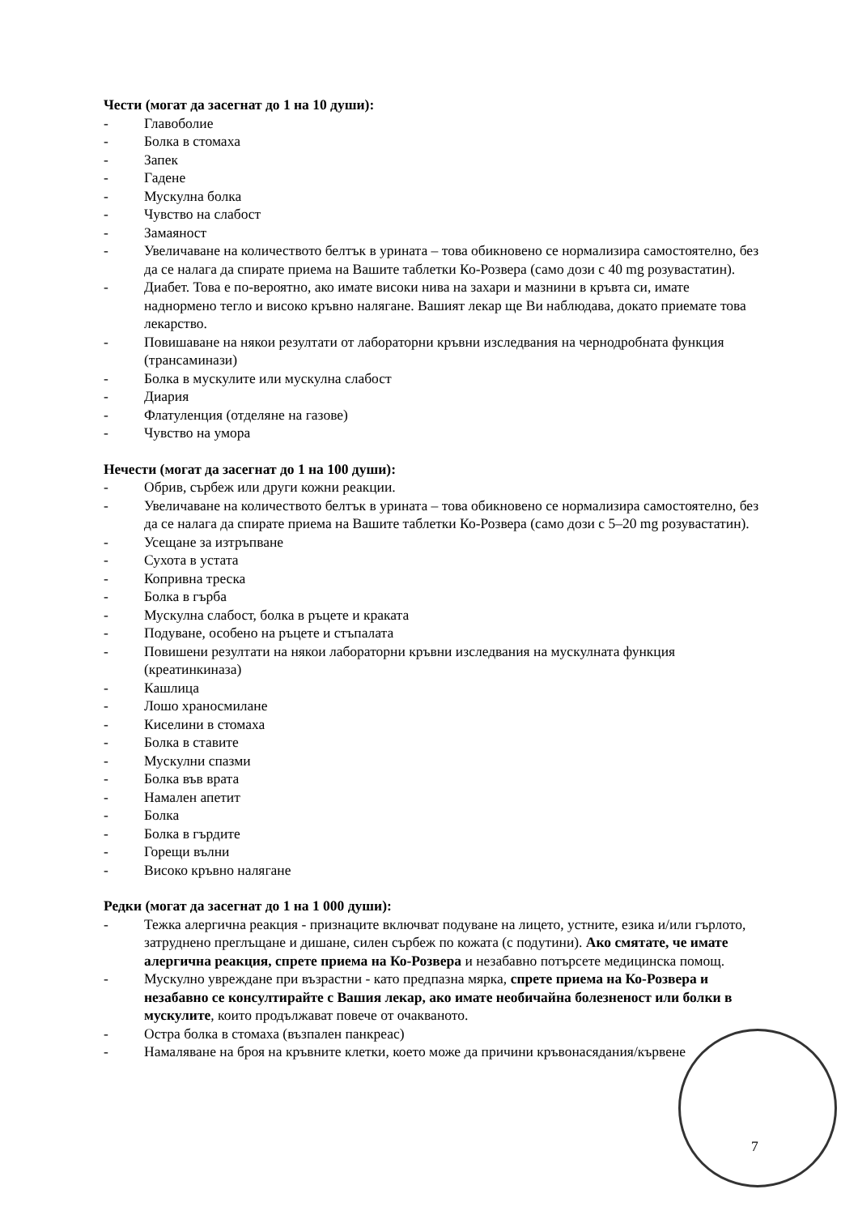Чести (могат да засегнат до 1 на 10 души):
- Главоболие
- Болка в стомаха
- Запек
- Гадене
- Мускулна болка
- Чувство на слабост
- Замаяност
- Увеличаване на количеството белтък в урината – това обикновено се нормализира самостоятелно, без да се налага да спирате приема на Вашите таблетки Ко-Розвера (само дози с 40 mg розувастатин).
- Диабет. Това е по-вероятно, ако имате високи нива на захари и мазнини в кръвта си, имате наднормено тегло и високо кръвно налягане. Вашият лекар ще Ви наблюдава, докато приемате това лекарство.
- Повишаване на някои резултати от лабораторни кръвни изследвания на чернодробната функция (трансаминази)
- Болка в мускулите или мускулна слабост
- Диария
- Флатуленция (отделяне на газове)
- Чувство на умора
Нечести (могат да засегнат до 1 на 100 души):
- Обрив, сърбеж или други кожни реакции.
- Увеличаване на количеството белтък в урината – това обикновено се нормализира самостоятелно, без да се налага да спирате приема на Вашите таблетки Ко-Розвера (само дози с 5–20 mg розувастатин).
- Усещане за изтръпване
- Сухота в устата
- Копривна треска
- Болка в гърба
- Мускулна слабост, болка в ръцете и краката
- Подуване, особено на ръцете и стъпалата
- Повишени резултати на някои лабораторни кръвни изследвания на мускулната функция (креатинкиназа)
- Кашлица
- Лошо храносмилане
- Киселини в стомаха
- Болка в ставите
- Мускулни спазми
- Болка във врата
- Намален апетит
- Болка
- Болка в гърдите
- Горещи вълни
- Високо кръвно налягане
Редки (могат да засегнат до 1 на 1 000 души):
- Тежка алергична реакция - признаците включват подуване на лицето, устните, езика и/или гърлото, затруднено преглъщане и дишане, силен сърбеж по кожата (с подутини). Ако смятате, че имате алергична реакция, спрете приема на Ко-Розвера и незабавно потърсете медицинска помощ.
- Мускулно увреждане при възрастни - като предпазна мярка, спрете приема на Ко-Розвера и незабавно се консултирайте с Вашия лекар, ако имате необичайна болезненост или болки в мускулите, които продължават повече от очакваното.
- Остра болка в стомаха (възпален панкреас)
- Намаляване на броя на кръвните клетки, което може да причини кръвонасядания/кървене
7